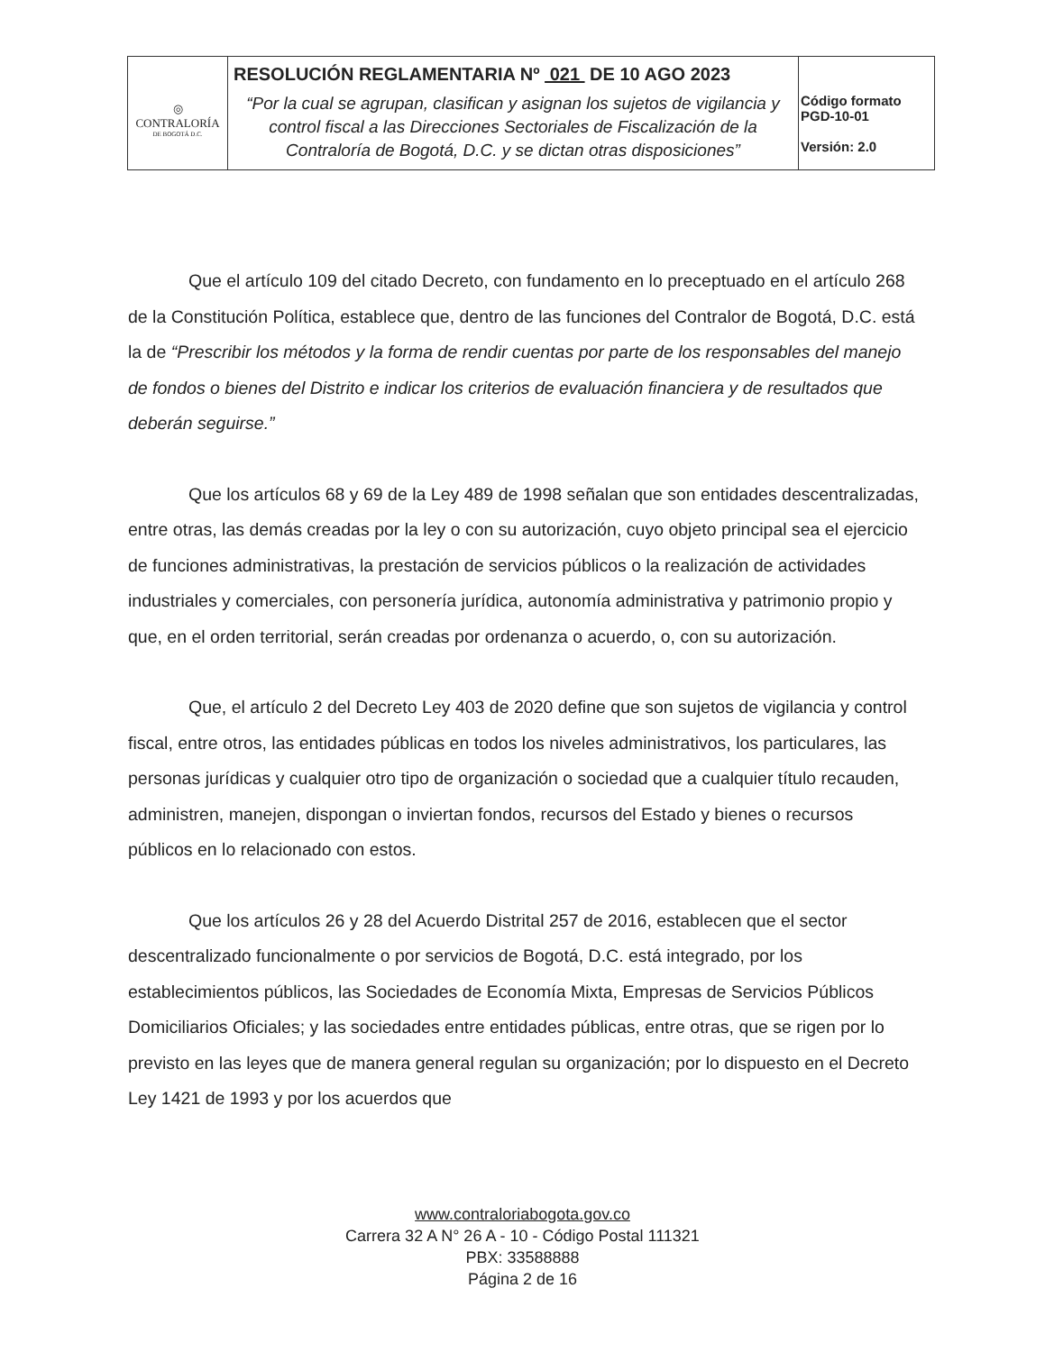| ◎ CONTRALORÍA DE BOGOTÁ D.C. | RESOLUCIÓN REGLAMENTARIA Nº 021 DE 10 AGO 2023 “Por la cual se agrupan, clasifican y asignan los sujetos de vigilancia y control fiscal a las Direcciones Sectoriales de Fiscalización de la Contraloría de Bogotá, D.C. y se dictan otras disposiciones” | Código formato PGD-10-01 Versión: 2.0 |
Que el artículo 109 del citado Decreto, con fundamento en lo preceptuado en el artículo 268 de la Constitución Política, establece que, dentro de las funciones del Contralor de Bogotá, D.C. está la de “Prescribir los métodos y la forma de rendir cuentas por parte de los responsables del manejo de fondos o bienes del Distrito e indicar los criterios de evaluación financiera y de resultados que deberán seguirse.”
Que los artículos 68 y 69 de la Ley 489 de 1998 señalan que son entidades descentralizadas, entre otras, las demás creadas por la ley o con su autorización, cuyo objeto principal sea el ejercicio de funciones administrativas, la prestación de servicios públicos o la realización de actividades industriales y comerciales, con personería jurídica, autonomía administrativa y patrimonio propio y que, en el orden territorial, serán creadas por ordenanza o acuerdo, o, con su autorización.
Que, el artículo 2 del Decreto Ley 403 de 2020 define que son sujetos de vigilancia y control fiscal, entre otros, las entidades públicas en todos los niveles administrativos, los particulares, las personas jurídicas y cualquier otro tipo de organización o sociedad que a cualquier título recauden, administren, manejen, dispongan o inviertan fondos, recursos del Estado y bienes o recursos públicos en lo relacionado con estos.
Que los artículos 26 y 28 del Acuerdo Distrital 257 de 2016, establecen que el sector descentralizado funcionalmente o por servicios de Bogotá, D.C. está integrado, por los establecimientos públicos, las Sociedades de Economía Mixta, Empresas de Servicios Públicos Domiciliarios Oficiales; y las sociedades entre entidades públicas, entre otras, que se rigen por lo previsto en las leyes que de manera general regulan su organización; por lo dispuesto en el Decreto Ley 1421 de 1993 y por los acuerdos que
www.contraloriabogota.gov.co
Carrera 32 A N° 26 A - 10 - Código Postal 111321
PBX: 33588888
Página 2 de 16